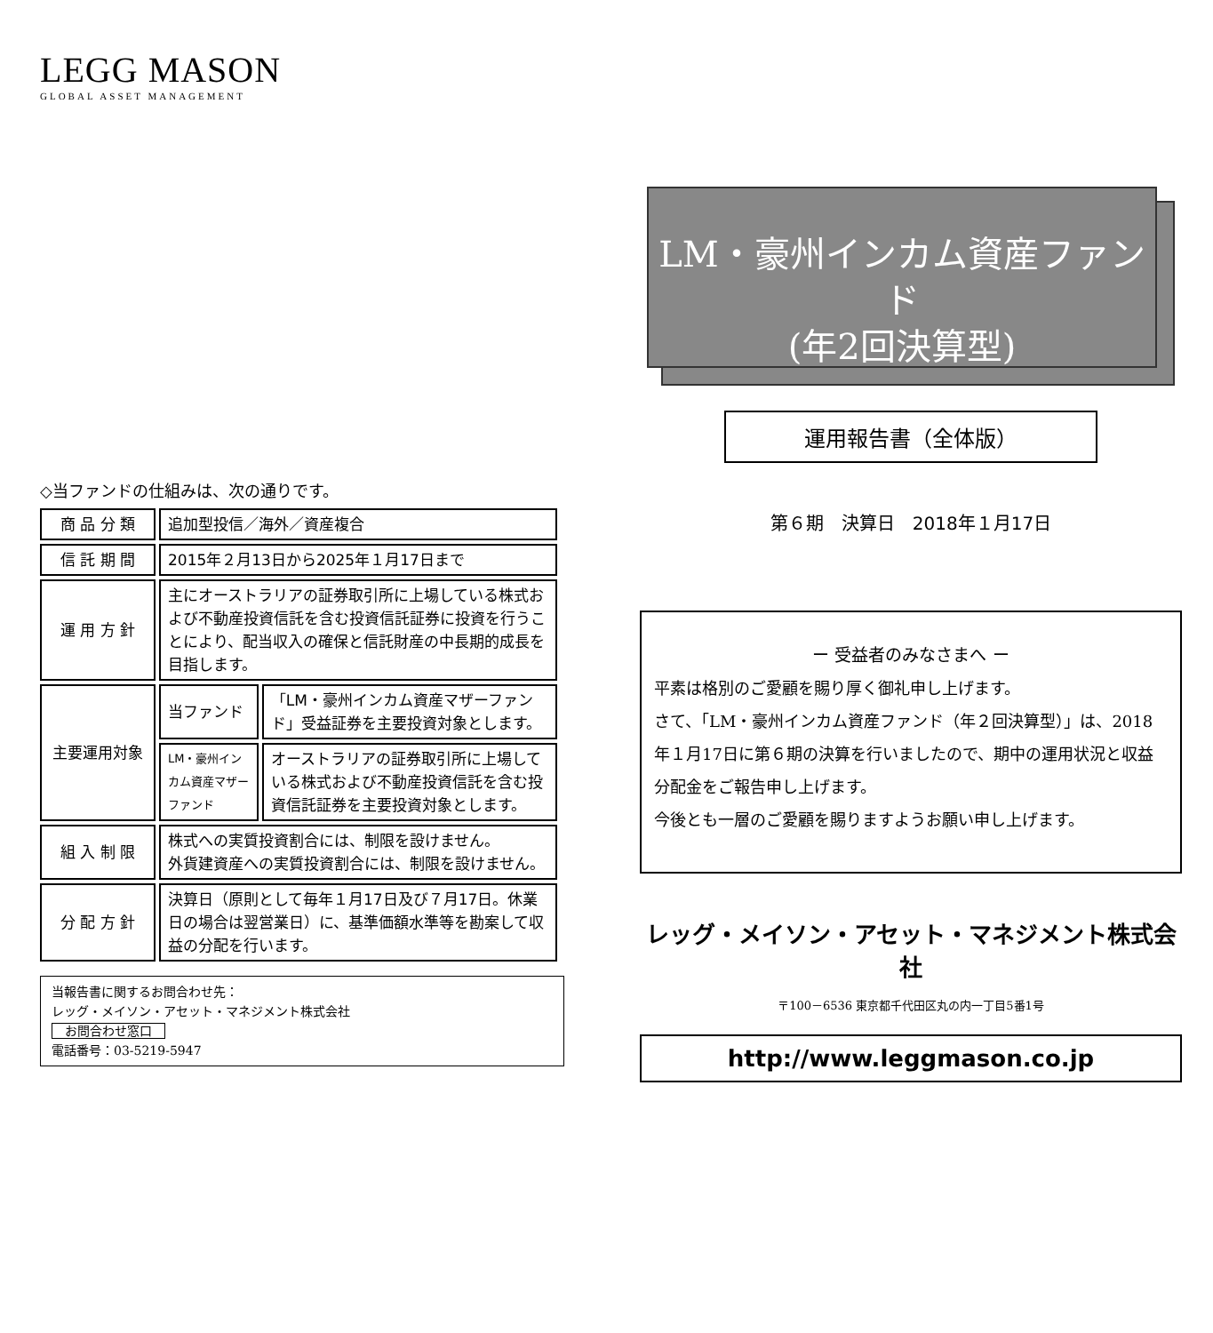LEGG MASON
GLOBAL ASSET MANAGEMENT
◇当ファンドの仕組みは、次の通りです。
| 商 品 分 類 | 追加型投信／海外／資産複合 | |
| 信 託 期 間 | 2015年２月13日から2025年１月17日まで | |
| 運 用 方 針 | 主にオーストラリアの証券取引所に上場している株式および不動産投資信託を含む投資信託証券に投資を行うことにより、配当収入の確保と信託財産の中長期的成長を目指します。 | |
| 主要運用対象 | 当ファンド | 「LM・豪州インカム資産マザーファンド」受益証券を主要投資対象とします。 |
| | LM・豪州インカム資産マザーファンド | オーストラリアの証券取引所に上場している株式および不動産投資信託を含む投資信託証券を主要投資対象とします。 |
| 組 入 制 限 | 株式への実質投資割合には、制限を設けません。 外貨建資産への実質投資割合には、制限を設けません。 | |
| 分 配 方 針 | 決算日（原則として毎年１月17日及び７月17日。休業日の場合は翌営業日）に、基準価額水準等を勘案して収益の分配を行います。 | |
当報告書に関するお問合わせ先：
レッグ・メイソン・アセット・マネジメント株式会社
お問合わせ窓口
電話番号：03-5219-5947
LM・豪州インカム資産ファンド
(年2回決算型)
運用報告書（全体版）
第６期　決算日　2018年１月17日
ー 受益者のみなさまへ ー
平素は格別のご愛顧を賜り厚く御礼申し上げます。
さて、「LM・豪州インカム資産ファンド（年２回決算型）」は、2018年１月17日に第６期の決算を行いましたので、期中の運用状況と収益分配金をご報告申し上げます。
今後とも一層のご愛顧を賜りますようお願い申し上げます。
レッグ・メイソン・アセット・マネジメント株式会社
〒100－6536 東京都千代田区丸の内一丁目5番1号
http://www.leggmason.co.jp